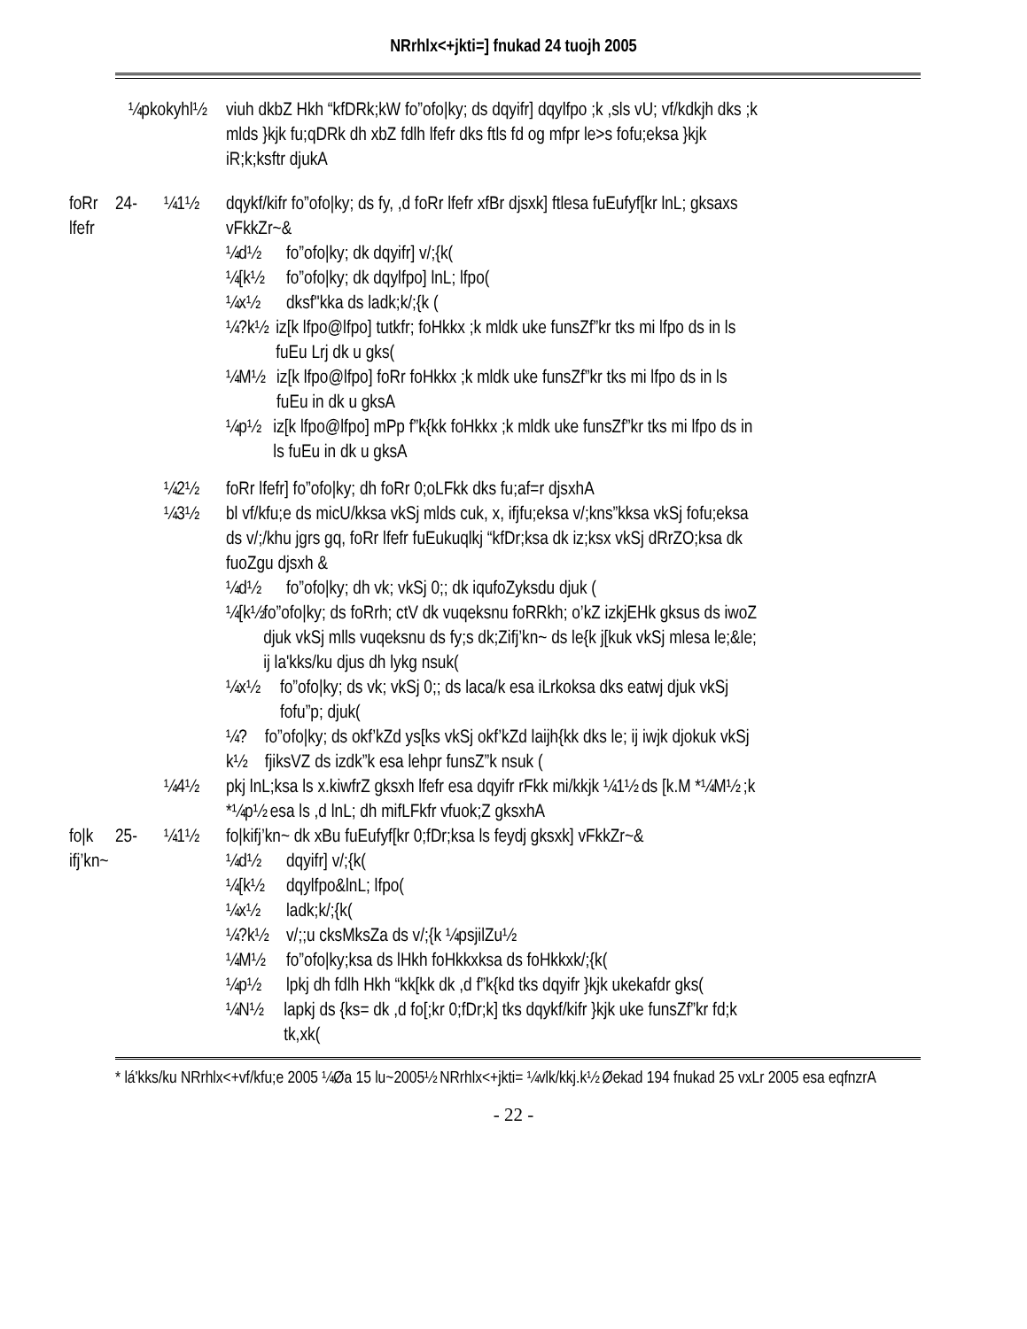NRrhlx<+jkti=] fnukad 24 tuojh 2005
¼pkokyhl½
viuh dkbZ Hkh “kfDRk;kW fo”ofo|ky; ds dqyifr] dqylfpo ;k ,sls vU; vf/kdkjh dks ;k mlds }kjk fu;qDRk dh xbZ fdlh lfefr dks ftls fd og mfpr le>s fofu;eksa }kjk iR;k;ksftr djukA
foRr lfefr 24- ¼1½ dqykf/kifr fo”ofo|ky; ds fy, ,d foRr lfefr xfBr djsxk] ftlesa fuEufyf[kr lnL; gksaxs vFkkZr~&
¼d½ fo”ofo|ky; dk dqyifr] v/;{k(
¼[k½ fo”ofo|ky; dk dqylfpo] lnL; lfpo(
¼x½ dksf"kka ds ladk;k/;{k (
¼?k½ iz[k lfpo@lfpo] tutkfr; foHkkx ;k mldk uke funsZf”kr tks mi lfpo ds in ls fuEu Lrj dk u gks(
¼M½ iz[k lfpo@lfpo] foRr foHkkx ;k mldk uke funsZf”kr tks mi lfpo ds in ls fuEu in dk u gksA
¼p½ iz[k lfpo@lfpo] mPp f”k{kk foHkkx ;k mldk uke funsZf”kr tks mi lfpo ds in ls fuEu in dk u gksA
¼2½ foRr lfefr] fo”ofo|ky; dh foRr 0;oLFkk dks fu;af=r djsxhA
¼3½ bl vf/kfu;e ds micU/kksa vkSj mlds cuk, x, ifjfu;eksa v/;kns”kksa vkSj fofu;eksa ds v/;/khu jgrs gq, foRr lfefr fuEukuqlkj “kfDr;ksa dk iz;ksx vkSj dRrZO;ksa dk fuoZgu djsxh &
¼d½ fo”ofo|ky; dh vk; vkSj 0;; dk iqufoZyksdu djuk (
¼[k½ fo”ofo|ky; ds foRrh; ctV dk vuqeksnu foRRkh; o’kZ izkjEHk gksus ds iwoZ djuk vkSj mlls vuqeksnu ds fy;s dk;Zifj’kn~ ds le{k j[kuk vkSj mlesa le;&le; ij la'kks/ku djus dh lykg nsuk(
¼x½ fo”ofo|ky; ds vk; vkSj 0;; ds laca/k esa iLrkoksa dks eatwj djuk vkSj fofu”p; djuk(
¼?k½ fo”ofo|ky; ds okf’kZd ys[ks vkSj okf’kZd laijh{kk dks le; ij iwjk djokuk vkSj fjiksVZ ds izdk”k esa lehpr funsZ”k nsuk (
¼4½ pkj lnL;ksa ls x.kiwfrZ gksxh lfefr esa dqyifr rFkk mi/kkjk ¼1½ ds [k.M *¼M½ ;k *¼p½ esa ls ,d lnL; dh mifLFkfr vfuok;Z gksxhA
fo|k ifj’kn~
25- ¼1½ fo|kifj’kn~ dk xBu fuEufyf[kr 0;fDr;ksa ls feydj gksxk] vFkkZr~&
¼d½ dqyifr] v/;{k(
¼[k½ dqylfpo&lnL; lfpo(
¼x½ ladk;k/;{k(
¼?k½ v/;;u cksMksZa ds v/;{k ¼psjilZu½
¼M½ fo”ofo|ky;ksa ds lHkh foHkkxksa ds foHkkxk/;{k(
¼p½ lpkj dh fdlh Hkh “kk[kk dk ,d f”k{kd tks dqyifr }kjk ukekafdr gks(
¼N½ lapkj ds {ks= dk ,d fo[;kr 0;fDr;k] tks dqykf/kifr }kjk uke funsZf”kr fd;k tk,xk(
* lá'kks/ku NRrhlx<+vf/kfu;e 2005 ¼Øa 15 lu~2005½ NRrhlx<+jkti= ¼vlk/kkj.k½ Øekad 194 fnukad 25 vxLr 2005 esa eqfnzrA
- 22 -